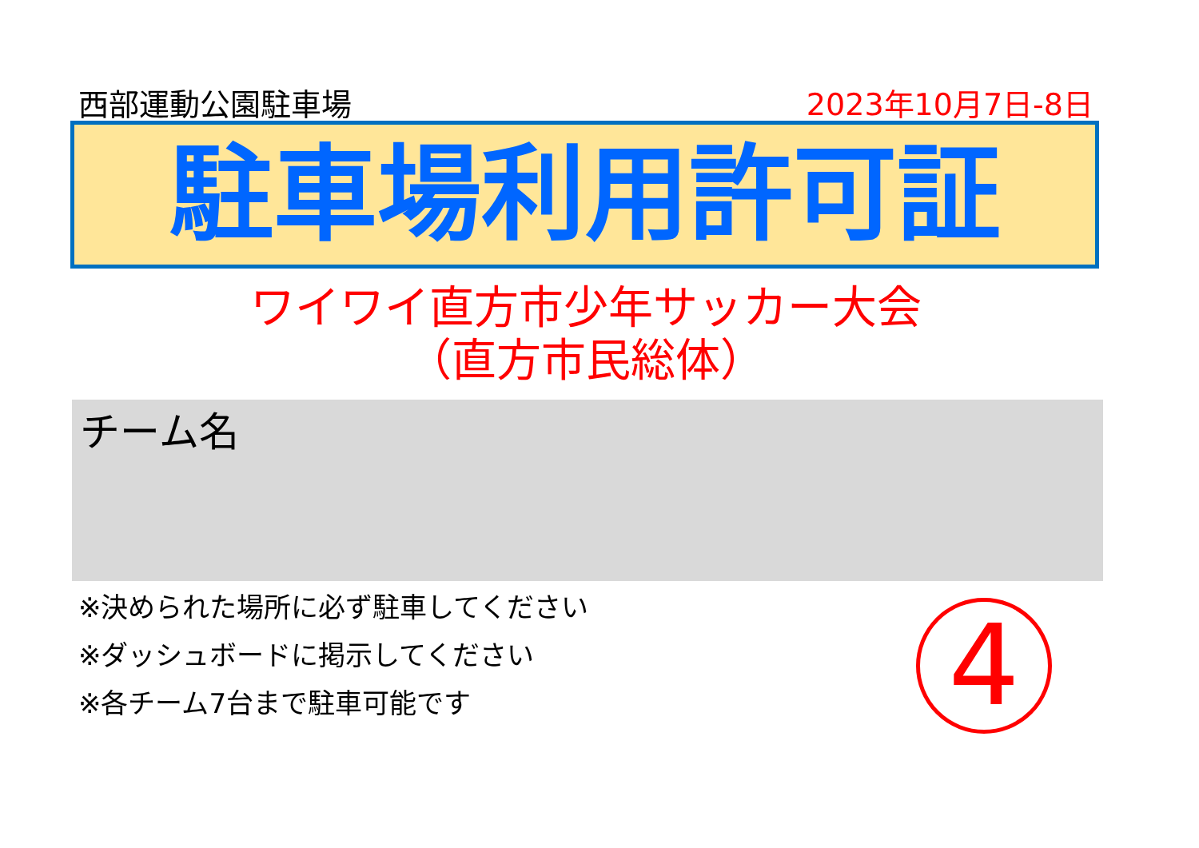西部運動公園駐車場 2023年10月7日-8日
駐車場利用許可証
ワイワイ直方市少年サッカー大会
（直方市民総体）
チーム名
※決められた場所に必ず駐車してください
※ダッシュボードに掲示してください
※各チーム7台まで駐車可能です
4